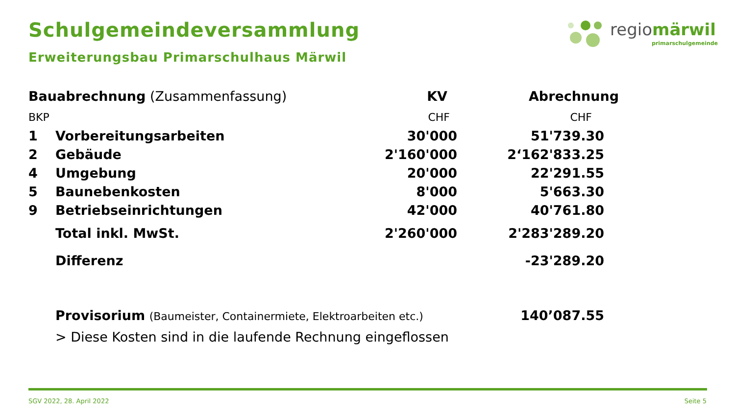Schulgemeindeversammlung
Erweiterungsbau Primarschulhaus Märwil
regiomärwil
primarschulgemeinde
| Bauabrechnung (Zusammenfassung) | | KV | Abrechnung |
| BKP | | CHF | CHF |
| 1 | Vorbereitungsarbeiten | 30'000 | 51'739.30 |
| 2 | Gebäude | 2'160'000 | 2‘162'833.25 |
| 4 | Umgebung | 20'000 | 22'291.55 |
| 5 | Baunebenkosten | 8'000 | 5'663.30 |
| 9 | Betriebseinrichtungen | 42'000 | 40'761.80 |
| | Total inkl. MwSt. | 2'260'000 | 2'283'289.20 |
| | Differenz | | -23'289.20 |
| | Provisorium (Baumeister, Containermiete, Elektroarbeiten etc.) | | 140’087.55 |
| | > Diese Kosten sind in die laufende Rechnung eingeflossen | | |
SGV 2022, 28. April 2022 Seite 5